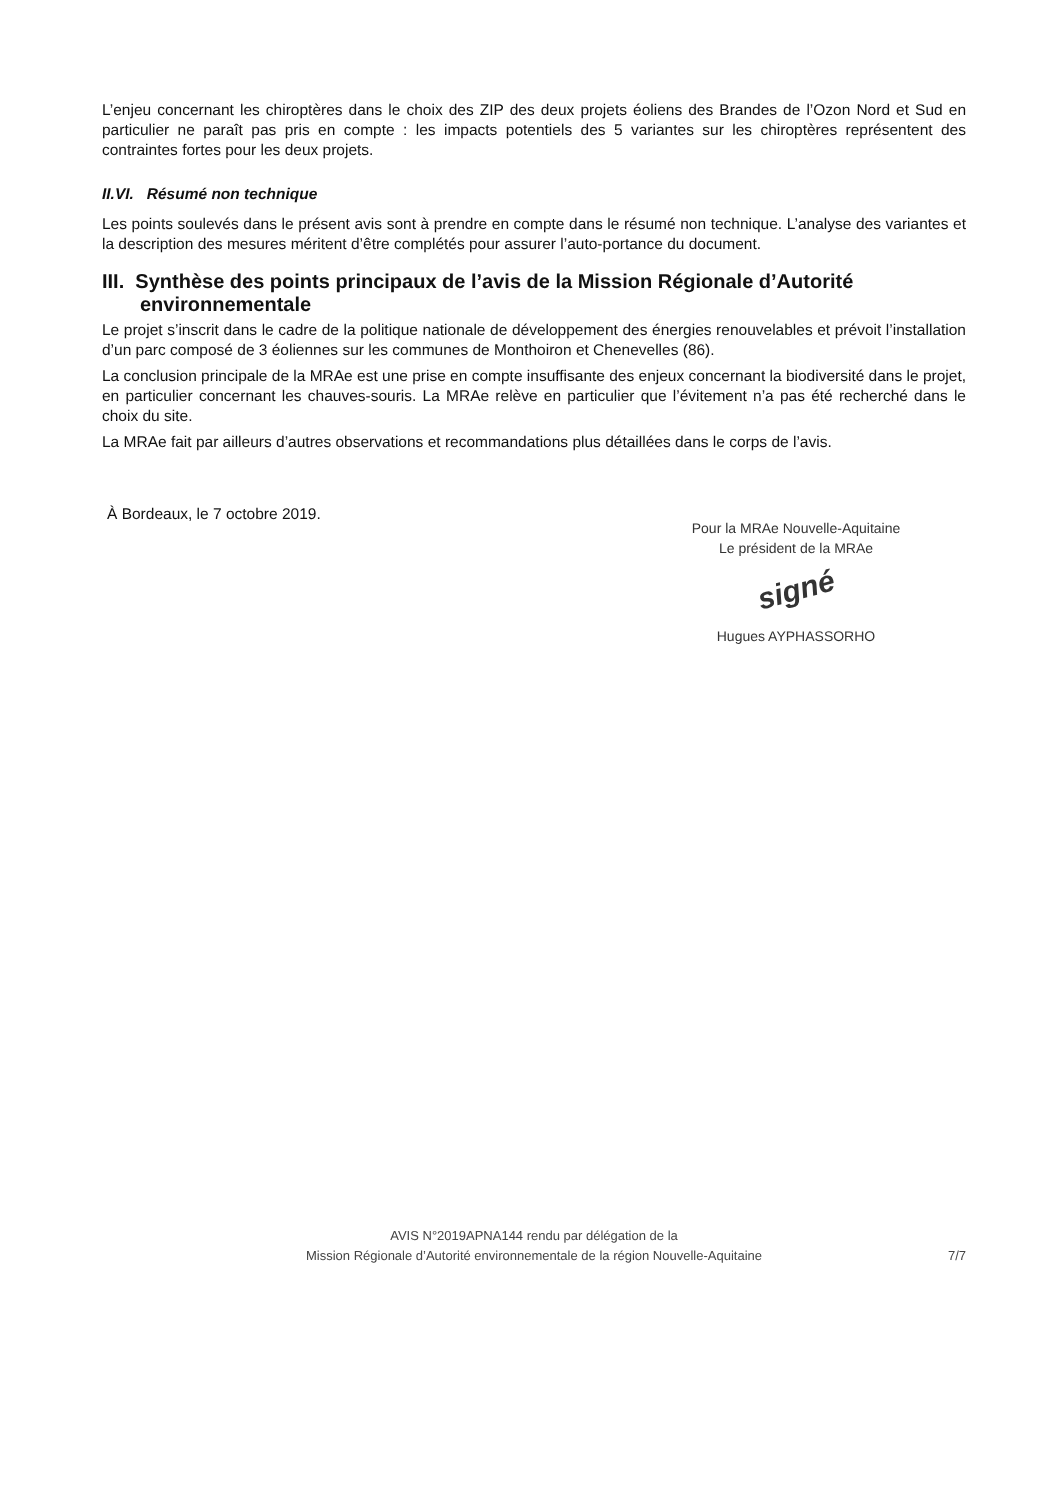L’enjeu concernant les chiroptères dans le choix des ZIP des deux projets éoliens des Brandes de l’Ozon Nord et Sud en particulier ne paraît pas pris en compte : les impacts potentiels des 5 variantes sur les chiroptères représentent des contraintes fortes pour les deux projets.
II.VI. Résumé non technique
Les points soulevés dans le présent avis sont à prendre en compte dans le résumé non technique. L’analyse des variantes et la description des mesures méritent d’être complétés pour assurer l’auto-portance du document.
III. Synthèse des points principaux de l’avis de la Mission Régionale d’Autorité environnementale
Le projet s’inscrit dans le cadre de la politique nationale de développement des énergies renouvelables et prévoit l’installation d’un parc composé de 3 éoliennes sur les communes de Monthoiron et Chenevelles (86).
La conclusion principale de la MRAe est une prise en compte insuffisante des enjeux concernant la biodiversité dans le projet, en particulier concernant les chauves-souris. La MRAe relève en particulier que l’évitement n’a pas été recherché dans le choix du site.
La MRAe fait par ailleurs d’autres observations et recommandations plus détaillées dans le corps de l’avis.
À Bordeaux, le 7 octobre 2019.
Pour la MRAe Nouvelle-Aquitaine
Le président de la MRAe
signé
Hugues AYPHASSORHO
AVIS N°2019APNA144 rendu par délégation de la
Mission Régionale d’Autorité environnementale de la région Nouvelle-Aquitaine
7/7